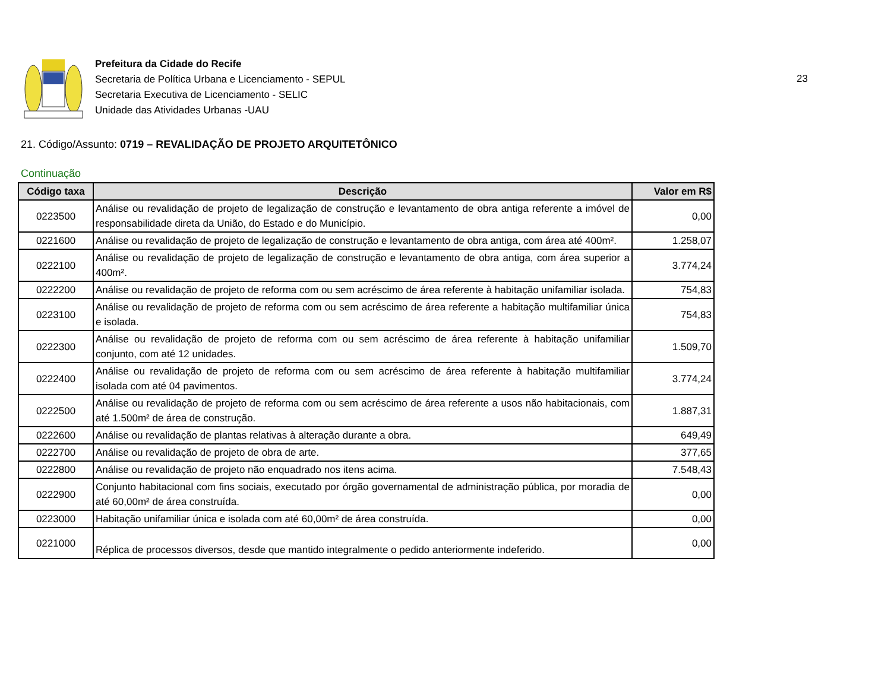Prefeitura da Cidade do Recife
Secretaria de Política Urbana e Licenciamento - SEPUL
Secretaria Executiva de Licenciamento - SELIC
Unidade das Atividades Urbanas -UAU
23
21. Código/Assunto: 0719 – REVALIDAÇÃO DE PROJETO ARQUITETÔNICO
Continuação
| Código taxa | Descrição | Valor em R$ |
| --- | --- | --- |
| 0223500 | Análise ou revalidação de projeto de legalização de construção e levantamento de obra antiga referente a imóvel de responsabilidade direta da União, do Estado e do Município. | 0,00 |
| 0221600 | Análise ou revalidação de projeto de legalização de construção e levantamento de obra antiga, com área até 400m². | 1.258,07 |
| 0222100 | Análise ou revalidação de projeto de legalização de construção e levantamento de obra antiga, com área superior a 400m². | 3.774,24 |
| 0222200 | Análise ou revalidação de projeto de reforma com ou sem acréscimo de área referente à habitação unifamiliar isolada. | 754,83 |
| 0223100 | Análise ou revalidação de projeto de reforma com ou sem acréscimo de área referente a habitação multifamiliar única e isolada. | 754,83 |
| 0222300 | Análise ou revalidação de projeto de reforma com ou sem acréscimo de área referente à habitação unifamiliar conjunto, com até 12 unidades. | 1.509,70 |
| 0222400 | Análise ou revalidação de projeto de reforma com ou sem acréscimo de área referente à habitação multifamiliar isolada com até 04 pavimentos. | 3.774,24 |
| 0222500 | Análise ou revalidação de projeto de reforma com ou sem acréscimo de área referente a usos não habitacionais, com até 1.500m² de área de construção. | 1.887,31 |
| 0222600 | Análise ou revalidação de plantas relativas à alteração durante a obra. | 649,49 |
| 0222700 | Análise ou revalidação de projeto de obra de arte. | 377,65 |
| 0222800 | Análise ou revalidação de projeto não enquadrado nos itens acima. | 7.548,43 |
| 0222900 | Conjunto habitacional com fins sociais, executado por órgão governamental de administração pública, por moradia de até 60,00m² de área construída. | 0,00 |
| 0223000 | Habitação unifamiliar única e isolada com até 60,00m² de área construída. | 0,00 |
| 0221000 | Réplica de processos diversos, desde que mantido integralmente o pedido anteriormente indeferido. | 0,00 |